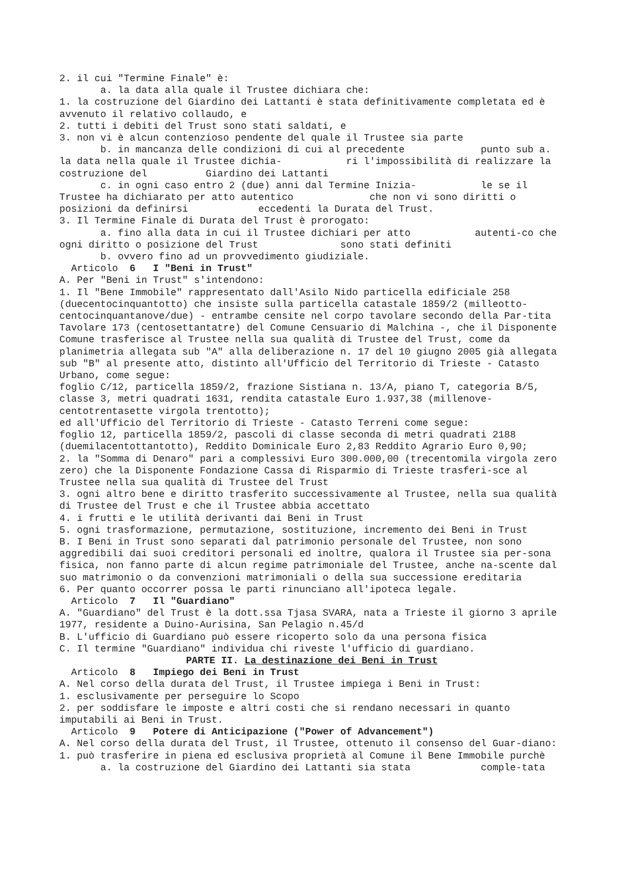2. il cui "Termine Finale" è:
a. la data alla quale il Trustee dichiara che:
1. la costruzione del Giardino dei Lattanti è stata definitivamente completata ed è avvenuto il relativo collaudo, e
2. tutti i debiti del Trust sono stati saldati, e
3. non vi è alcun contenzioso pendente del quale il Trustee sia parte
b. in mancanza delle condizioni di cui al precedente punto sub a. la data nella quale il Trustee dichia- ri l'impossibilità di realizzare la costruzione del Giardino dei Lattanti
c. in ogni caso entro 2 (due) anni dal Termine Inizia- le se il Trustee ha dichiarato per atto autentico che non vi sono diritti o posizioni da definirsi eccedenti la Durata del Trust.
3. Il Termine Finale di Durata del Trust è prorogato:
a. fino alla data in cui il Trustee dichiari per atto autenti-co che ogni diritto o posizione del Trust sono stati definiti
b. ovvero fino ad un provvedimento giudiziale.
Articolo 6 I "Beni in Trust"
A. Per "Beni in Trust" s'intendono:
1. Il "Bene Immobile" rappresentato dall'Asilo Nido particella edificiale 258 (duecentocinquantotto) che insiste sulla particella catastale 1859/2 (milleotto-centocinquantanove/due) - entrambe censite nel corpo tavolare secondo della Par-tita Tavolare 173 (centosettantatre) del Comune Censuario di Malchina -, che il Disponente Comune trasferisce al Trustee nella sua qualità di Trustee del Trust, come da planimetria allegata sub "A" alla deliberazione n. 17 del 10 giugno 2005 già allegata sub "B" al presente atto, distinto all'Ufficio del Territorio di Trieste - Catasto Urbano, come segue:
foglio C/12, particella 1859/2, frazione Sistiana n. 13/A, piano T, categoria B/5, classe 3, metri quadrati 1631, rendita catastale Euro 1.937,38 (millenove-centotrentasette virgola trentotto);
ed all'Ufficio del Territorio di Trieste - Catasto Terreni come segue:
foglio 12, particella 1859/2, pascoli di classe seconda di metri quadrati 2188 (duemilacentottantotto), Reddito Dominicale Euro 2,83 Reddito Agrario Euro 0,90;
2. la "Somma di Denaro" pari a complessivi Euro 300.000,00 (trecentomila virgola zero zero) che la Disponente Fondazione Cassa di Risparmio di Trieste trasferi-sce al Trustee nella sua qualità di Trustee del Trust
3. ogni altro bene e diritto trasferito successivamente al Trustee, nella sua qualità di Trustee del Trust e che il Trustee abbia accettato
4. i frutti e le utilità derivanti dai Beni in Trust
5. ogni trasformazione, permutazione, sostituzione, incremento dei Beni in Trust
B. I Beni in Trust sono separati dal patrimonio personale del Trustee, non sono aggredibili dai suoi creditori personali ed inoltre, qualora il Trustee sia per-sona fisica, non fanno parte di alcun regime patrimoniale del Trustee, anche na-scente dal suo matrimonio o da convenzioni matrimoniali o della sua successione ereditaria
6. Per quanto occorrer possa le parti rinunciano all'ipoteca legale.
Articolo 7 Il "Guardiano"
A. "Guardiano" del Trust è la dott.ssa Tjasa SVARA, nata a Trieste il giorno 3 aprile 1977, residente a Duino-Aurisina, San Pelagio n.45/d
B. L'ufficio di Guardiano può essere ricoperto solo da una persona fisica
C. Il termine "Guardiano" individua chi riveste l'ufficio di guardiano.
PARTE II. La destinazione dei Beni in Trust
Articolo 8 Impiego dei Beni in Trust
A. Nel corso della durata del Trust, il Trustee impiega i Beni in Trust:
1. esclusivamente per perseguire lo Scopo
2. per soddisfare le imposte e altri costi che si rendano necessari in quanto imputabili ai Beni in Trust.
Articolo 9 Potere di Anticipazione ("Power of Advancement")
A. Nel corso della durata del Trust, il Trustee, ottenuto il consenso del Guar-diano:
1. può trasferire in piena ed esclusiva proprietà al Comune il Bene Immobile purchè
a. la costruzione del Giardino dei Lattanti sia stata comple-tata